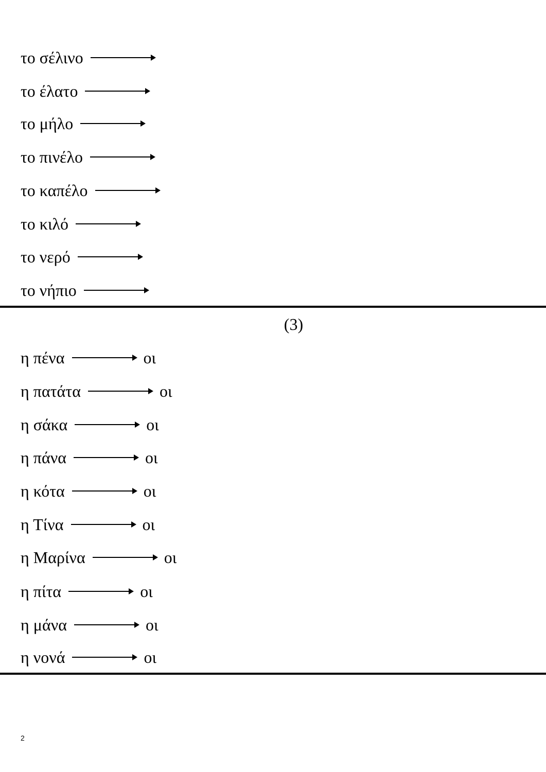το σέλινο
το έλατο
το μήλο
το πινέλο
το καπέλο
το κιλό
το νερό
το νήπιο
(3)
η πένα οι
η πατάτα οι
η σάκα οι
η πάνα οι
η κότα οι
η Τίνα οι
η Μαρίνα οι
η πίτα οι
η μάνα οι
η νονά οι
2